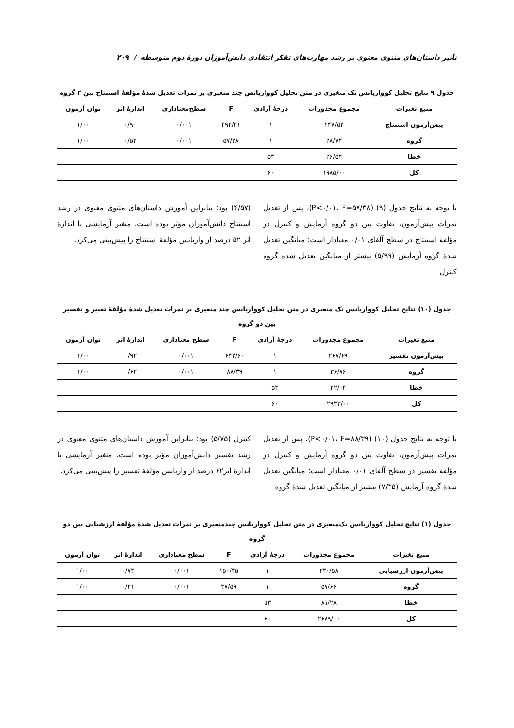تأثیر داستان‌های مثنوی معنوی بر رشد مهارت‌های تفکر انتقادی دانش‌آموزان دورۀ دوم متوسطه / ۲۰۹
جدول ۹ نتایج تحلیل کوواریانس تک متغیری در متن تحلیل کوواریانس چند متغیری بر نمرات تعدیل شدۀ مؤلفۀ استنتاج بین ۲ گروه
| منبع تغیرات | مجموع مجذورات | درجۀ آزادی | F | سطح‌معناداری | اندازۀ اثر | توان آزمون |
| --- | --- | --- | --- | --- | --- | --- |
| پیش‌آزمون استنتاج | ۲۴۷/۵۳ | ۱ | ۴۹۴/۲۱ | ۰/۰۰۱ | ۰/۹۰ | ۱/۰۰ |
| گروه | ۲۸/۷۴ | ۱ | ۵۷/۳۸ | ۰/۰۰۱ | ۰/۵۲ | ۱/۰۰ |
| خطا | ۲۶/۵۴ | ۵۳ | | | | |
| کل | ۱۹۸۵/۰۰ | ۶۰ | | | | |
با توجه به نتایج جدول (۹) (P<۰/۰۱، F=۵۷/۳۸)، پس از تعدیل نمرات پیش‌آزمون، تفاوت بین دو گروه آزمایش و کنترل در مؤلفۀ استنتاج در سطح آلفای ۰/۰۱ معنادار است؛ میانگین تعدیل شدۀ گروه آزمایش (۵/۹۹) بیشتر از میانگین تعدیل شده گروه کنترل
(۴/۵۷) بود؛ بنابراین آموزش داستان‌های مثنوی معنوی در رشد استنتاج دانش‌آموزان مؤثر بوده است. متغیر آزمایشی با اندازۀ اثر ۵۲ درصد از واریانس مؤلفۀ استنتاج را پیش‌بینی می‌کرد.
جدول (۱۰) نتایج تحلیل کوواریانس تک متغیری در متن تحلیل کوواریانس چند متغیری بر نمرات تعدیل شدۀ مؤلفۀ تعبیر و تفسیر بین دو گروه
| منبع تغیرات | مجموع مجذورات | درجۀ آزادی | F | سطح معناداری | اندازۀ اثر | توان آزمون |
| --- | --- | --- | --- | --- | --- | --- |
| پیش‌آزمون تفسیر | ۲۶۷/۶۹ | ۱ | ۶۴۳/۶۰ | ۰/۰۰۱ | ۰/۹۲ | ۱/۰۰ |
| گروه | ۳۶/۷۶ | ۱ | ۸۸/۳۹ | ۰/۰۰۱ | ۰/۶۲ | ۱/۰۰ |
| خطا | ۲۲/۰۴ | ۵۳ | | | | |
| کل | ۲۹۳۳/۰۰ | ۶۰ | | | | |
با توجه به نتایج جدول (۱۰) (P<۰/۰۱، F=۸۸/۳۹)، پس از تعدیل نمرات پیش‌آزمون، تفاوت بین دو گروه آزمایش و کنترل در مؤلفۀ تفسیر در سطح آلفای ۰/۰۱ معنادار است؛ میانگین تعدیل شدۀ گروه آزمایش (۷/۳۵) بیشتر از میانگین تعدیل شدۀ گروه
کنترل (۵/۷۵) بود؛ بنابراین آموزش داستان‌های مثنوی معنوی در رشد تفسیر دانش‌آموزان مؤثر بوده است. متغیر آزمایشی با اندازۀ اثر۶۲ درصد از واریانس مؤلفۀ تفسیر را پیش‌بینی می‌کرد.
جدول (۱) نتایج تحلیل کوواریانس تک‌متغیری در متن تحلیل کوواریانس چندمتغیری بر نمرات تعدیل شدۀ مؤلفۀ ارزشیابی بین دو گروه
| منبع تغیرات | مجموع مجذورات | درجۀ آزادی | F | سطح معناداری | اندازۀ اثر | توان آزمون |
| --- | --- | --- | --- | --- | --- | --- |
| پیش‌آزمون ارزشیابی | ۲۳۰/۵۸ | ۱ | ۱۵۰/۳۵ | ۰/۰۰۱ | ۰/۷۳ | ۱/۰۰ |
| گروه | ۵۷/۶۶ | ۱ | ۳۷/۵۹ | ۰/۰۰۱ | ۰/۴۱ | ۱/۰۰ |
| خطا | ۸۱/۲۸ | ۵۳ | | | | |
| کل | ۲۶۸۹/۰۰ | ۶۰ | | | | |